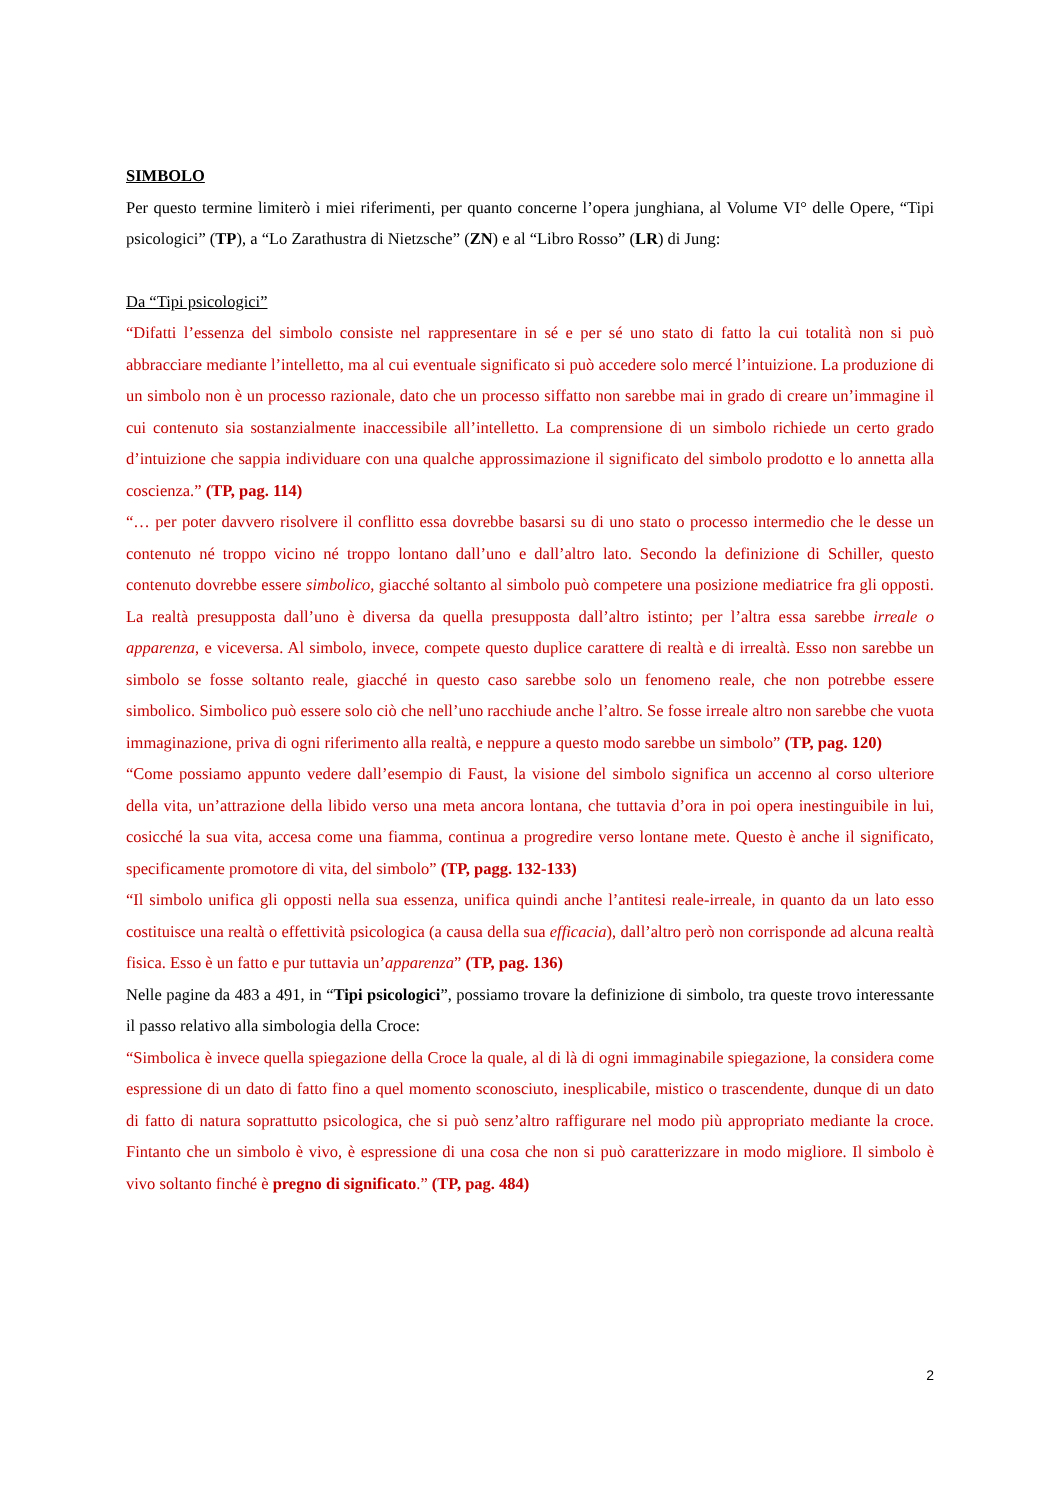SIMBOLO
Per questo termine limiterò i miei riferimenti, per quanto concerne l’opera junghiana, al Volume VI° delle Opere, “Tipi psicologici” (TP), a “Lo Zarathustra di Nietzsche” (ZN) e al “Libro Rosso” (LR) di Jung:
Da “Tipi psicologici”
“Difatti l’essenza del simbolo consiste nel rappresentare in sé e per sé uno stato di fatto la cui totalità non si può abbracciare mediante l’intelletto, ma al cui eventuale significato si può accedere solo mercé l’intuizione. La produzione di un simbolo non è un processo razionale, dato che un processo siffatto non sarebbe mai in grado di creare un’immagine il cui contenuto sia sostanzialmente inaccessibile all’intelletto. La comprensione di un simbolo richiede un certo grado d’intuizione che sappia individuare con una qualche approssimazione il significato del simbolo prodotto e lo annetta alla coscienza.” (TP, pag. 114)
“… per poter davvero risolvere il conflitto essa dovrebbe basarsi su di uno stato o processo intermedio che le desse un contenuto né troppo vicino né troppo lontano dall’uno e dall’altro lato. Secondo la definizione di Schiller, questo contenuto dovrebbe essere simbolico, giacché soltanto al simbolo può competere una posizione mediatrice fra gli opposti. La realtà presupposta dall’uno è diversa da quella presupposta dall’altro istinto; per l’altra essa sarebbe irreale o apparenza, e viceversa. Al simbolo, invece, compete questo duplice carattere di realtà e di irrealtà. Esso non sarebbe un simbolo se fosse soltanto reale, giacché in questo caso sarebbe solo un fenomeno reale, che non potrebbe essere simbolico. Simbolico può essere solo ciò che nell’uno racchiude anche l’altro. Se fosse irreale altro non sarebbe che vuota immaginazione, priva di ogni riferimento alla realtà, e neppure a questo modo sarebbe un simbolo” (TP, pag. 120)
“Come possiamo appunto vedere dall’esempio di Faust, la visione del simbolo significa un accenno al corso ulteriore della vita, un’attrazione della libido verso una meta ancora lontana, che tuttavia d’ora in poi opera inestinguibile in lui, cosicché la sua vita, accesa come una fiamma, continua a progredire verso lontane mete. Questo è anche il significato, specificamente promotore di vita, del simbolo” (TP, pagg. 132-133)
“Il simbolo unifica gli opposti nella sua essenza, unifica quindi anche l’antitesi reale-irreale, in quanto da un lato esso costituisce una realtà o effettività psicologica (a causa della sua efficacia), dall’altro però non corrisponde ad alcuna realtà fisica. Esso è un fatto e pur tuttavia un’apparenza” (TP, pag. 136)
Nelle pagine da 483 a 491, in “Tipi psicologici”, possiamo trovare la definizione di simbolo, tra queste trovo interessante il passo relativo alla simbologia della Croce:
“Simbolica è invece quella spiegazione della Croce la quale, al di là di ogni immaginabile spiegazione, la considera come espressione di un dato di fatto fino a quel momento sconosciuto, inesplicabile, mistico o trascendente, dunque di un dato di fatto di natura soprattutto psicologica, che si può senz’altro raffigurare nel modo più appropriato mediante la croce. Fintanto che un simbolo è vivo, è espressione di una cosa che non si può caratterizzare in modo migliore. Il simbolo è vivo soltanto finché è pregno di significato.” (TP, pag. 484)
2